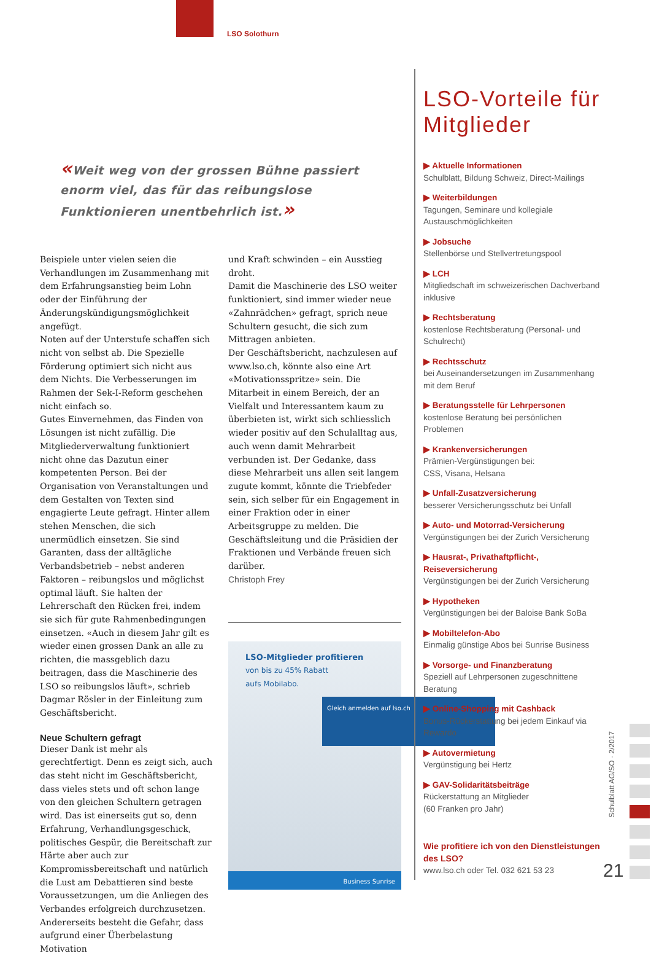LSO Solothurn
«Weit weg von der grossen Bühne passiert enorm viel, das für das reibungslose Funktionieren unentbehrlich ist.»
Beispiele unter vielen seien die Verhandlungen im Zusammenhang mit dem Erfahrungsanstieg beim Lohn oder der Einführung der Änderungskündigungsmöglichkeit angefügt.
Noten auf der Unterstufe schaffen sich nicht von selbst ab. Die Spezielle Förderung optimiert sich nicht aus dem Nichts. Die Verbesserungen im Rahmen der Sek-I-Reform geschehen nicht einfach so.
Gutes Einvernehmen, das Finden von Lösungen ist nicht zufällig. Die Mitgliederverwaltung funktioniert nicht ohne das Dazutun einer kompetenten Person. Bei der Organisation von Veranstaltungen und dem Gestalten von Texten sind engagierte Leute gefragt. Hinter allem stehen Menschen, die sich unermüdlich einsetzen. Sie sind Garanten, dass der alltägliche Verbandsbetrieb – nebst anderen Faktoren – reibungslos und möglichst optimal läuft. Sie halten der Lehrerschaft den Rücken frei, indem sie sich für gute Rahmenbedingungen einsetzen. «Auch in diesem Jahr gilt es wieder einen grossen Dank an alle zu richten, die massgeblich dazu beitragen, dass die Maschinerie des LSO so reibungslos läuft», schrieb Dagmar Rösler in der Einleitung zum Geschäftsbericht.
Neue Schultern gefragt
Dieser Dank ist mehr als gerechtfertigt. Denn es zeigt sich, auch das steht nicht im Geschäftsbericht, dass vieles stets und oft schon lange von den gleichen Schultern getragen wird. Das ist einerseits gut so, denn Erfahrung, Verhandlungsgeschick, politisches Gespür, die Bereitschaft zur Härte aber auch zur Kompromissbereitschaft und natürlich die Lust am Debattieren sind beste Voraussetzungen, um die Anliegen des Verbandes erfolgreich durchzusetzen. Andererseits besteht die Gefahr, dass aufgrund einer Überbelastung Motivation
und Kraft schwinden – ein Ausstieg droht.
Damit die Maschinerie des LSO weiter funktioniert, sind immer wieder neue «Zahnrädchen» gefragt, sprich neue Schultern gesucht, die sich zum Mittragen anbieten.
Der Geschäftsbericht, nachzulesen auf www.lso.ch, könnte also eine Art «Motivationsspritze» sein. Die Mitarbeit in einem Bereich, der an Vielfalt und Interessantem kaum zu überbieten ist, wirkt sich schliesslich wieder positiv auf den Schulalltag aus, auch wenn damit Mehrarbeit verbunden ist. Der Gedanke, dass diese Mehrarbeit uns allen seit langem zugute kommt, könnte die Triebfeder sein, sich selber für ein Engagement in einer Fraktion oder in einer Arbeitsgruppe zu melden. Die Geschäftsleitung und die Präsidien der Fraktionen und Verbände freuen sich darüber.
Christoph Frey
LSO-Mitglieder profitieren
von bis zu 45% Rabatt
aufs Mobilabo.
Gleich anmelden auf lso.ch
Business Sunrise
LSO-Vorteile für Mitglieder
▶ Aktuelle Informationen
Schulblatt, Bildung Schweiz, Direct-Mailings
▶ Weiterbildungen
Tagungen, Seminare und kollegiale Austauschmöglichkeiten
▶ Jobsuche
Stellenbörse und Stellvertretungspool
▶ LCH
Mitgliedschaft im schweizerischen Dachverband inklusive
▶ Rechtsberatung
kostenlose Rechtsberatung (Personal- und Schulrecht)
▶ Rechtsschutz
bei Auseinandersetzungen im Zusammenhang mit dem Beruf
▶ Beratungsstelle für Lehrpersonen
kostenlose Beratung bei persönlichen Problemen
▶ Krankenversicherungen
Prämien-Vergünstigungen bei:
CSS, Visana, Helsana
▶ Unfall-Zusatzversicherung
besserer Versicherungsschutz bei Unfall
▶ Auto- und Motorrad-Versicherung
Vergünstigungen bei der Zurich Versicherung
▶ Hausrat-, Privathaftpflicht-, Reiseversicherung
Vergünstigungen bei der Zurich Versicherung
▶ Hypotheken
Vergünstigungen bei der Baloise Bank SoBa
▶ Mobiltelefon-Abo
Einmalig günstige Abos bei Sunrise Business
▶ Vorsorge- und Finanzberatung
Speziell auf Lehrpersonen zugeschnittene Beratung
▶ Online-Shopping mit Cashback
Bonus-Rückerstattung bei jedem Einkauf via Rewardo
▶ Autovermietung
Vergünstigung bei Hertz
▶ GAV-Solidaritätsbeiträge
Rückerstattung an Mitglieder
(60 Franken pro Jahr)
Wie profitiere ich von den Dienstleistungen des LSO?
www.lso.ch oder Tel. 032 621 53 23
Schulblatt AG/SO · 2/2017
21